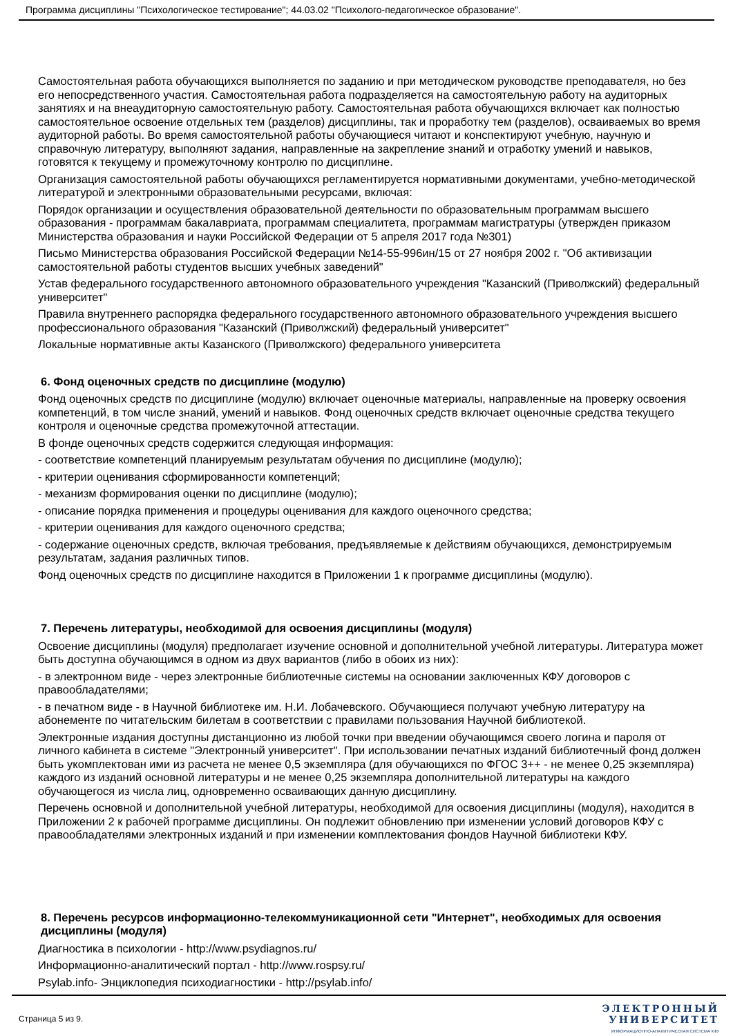Программа дисциплины "Психологическое тестирование"; 44.03.02 "Психолого-педагогическое образование".
Самостоятельная работа обучающихся выполняется по заданию и при методическом руководстве преподавателя, но без его непосредственного участия. Самостоятельная работа подразделяется на самостоятельную работу на аудиторных занятиях и на внеаудиторную самостоятельную работу. Самостоятельная работа обучающихся включает как полностью самостоятельное освоение отдельных тем (разделов) дисциплины, так и проработку тем (разделов), осваиваемых во время аудиторной работы. Во время самостоятельной работы обучающиеся читают и конспектируют учебную, научную и справочную литературу, выполняют задания, направленные на закрепление знаний и отработку умений и навыков, готовятся к текущему и промежуточному контролю по дисциплине.
Организация самостоятельной работы обучающихся регламентируется нормативными документами, учебно-методической литературой и электронными образовательными ресурсами, включая:
Порядок организации и осуществления образовательной деятельности по образовательным программам высшего образования - программам бакалавриата, программам специалитета, программам магистратуры (утвержден приказом Министерства образования и науки Российской Федерации от 5 апреля 2017 года №301)
Письмо Министерства образования Российской Федерации №14-55-996ин/15 от 27 ноября 2002 г. "Об активизации самостоятельной работы студентов высших учебных заведений"
Устав федерального государственного автономного образовательного учреждения "Казанский (Приволжский) федеральный университет"
Правила внутреннего распорядка федерального государственного автономного образовательного учреждения высшего профессионального образования "Казанский (Приволжский) федеральный университет"
Локальные нормативные акты Казанского (Приволжского) федерального университета
6. Фонд оценочных средств по дисциплине (модулю)
Фонд оценочных средств по дисциплине (модулю) включает оценочные материалы, направленные на проверку освоения компетенций, в том числе знаний, умений и навыков. Фонд оценочных средств включает оценочные средства текущего контроля и оценочные средства промежуточной аттестации.
В фонде оценочных средств содержится следующая информация:
- соответствие компетенций планируемым результатам обучения по дисциплине (модулю);
- критерии оценивания сформированности компетенций;
- механизм формирования оценки по дисциплине (модулю);
- описание порядка применения и процедуры оценивания для каждого оценочного средства;
- критерии оценивания для каждого оценочного средства;
- содержание оценочных средств, включая требования, предъявляемые к действиям обучающихся, демонстрируемым результатам, задания различных типов.
Фонд оценочных средств по дисциплине находится в Приложении 1 к программе дисциплины (модулю).
7. Перечень литературы, необходимой для освоения дисциплины (модуля)
Освоение дисциплины (модуля) предполагает изучение основной и дополнительной учебной литературы. Литература может быть доступна обучающимся в одном из двух вариантов (либо в обоих из них):
- в электронном виде - через электронные библиотечные системы на основании заключенных КФУ договоров с правообладателями;
- в печатном виде - в Научной библиотеке им. Н.И. Лобачевского. Обучающиеся получают учебную литературу на абонементе по читательским билетам в соответствии с правилами пользования Научной библиотекой.
Электронные издания доступны дистанционно из любой точки при введении обучающимся своего логина и пароля от личного кабинета в системе "Электронный университет". При использовании печатных изданий библиотечный фонд должен быть укомплектован ими из расчета не менее 0,5 экземпляра (для обучающихся по ФГОС 3++ - не менее 0,25 экземпляра) каждого из изданий основной литературы и не менее 0,25 экземпляра дополнительной литературы на каждого обучающегося из числа лиц, одновременно осваивающих данную дисциплину.
Перечень основной и дополнительной учебной литературы, необходимой для освоения дисциплины (модуля), находится в Приложении 2 к рабочей программе дисциплины. Он подлежит обновлению при изменении условий договоров КФУ с правообладателями электронных изданий и при изменении комплектования фондов Научной библиотеки КФУ.
8. Перечень ресурсов информационно-телекоммуникационной сети "Интернет", необходимых для освоения дисциплины (модуля)
Диагностика в психологии - http://www.psydiagnos.ru/
Информационно-аналитический портал - http://www.rospsy.ru/
Psylab.info- Энциклопедия психодиагностики - http://psylab.info/
Страница 5 из 9.
ЭЛЕКТРОННЫЙ
УНИВЕРСИТЕТ
ИНФОРМАЦИОННО-АНАЛИТИЧЕСКАЯ СИСТЕМА КФУ